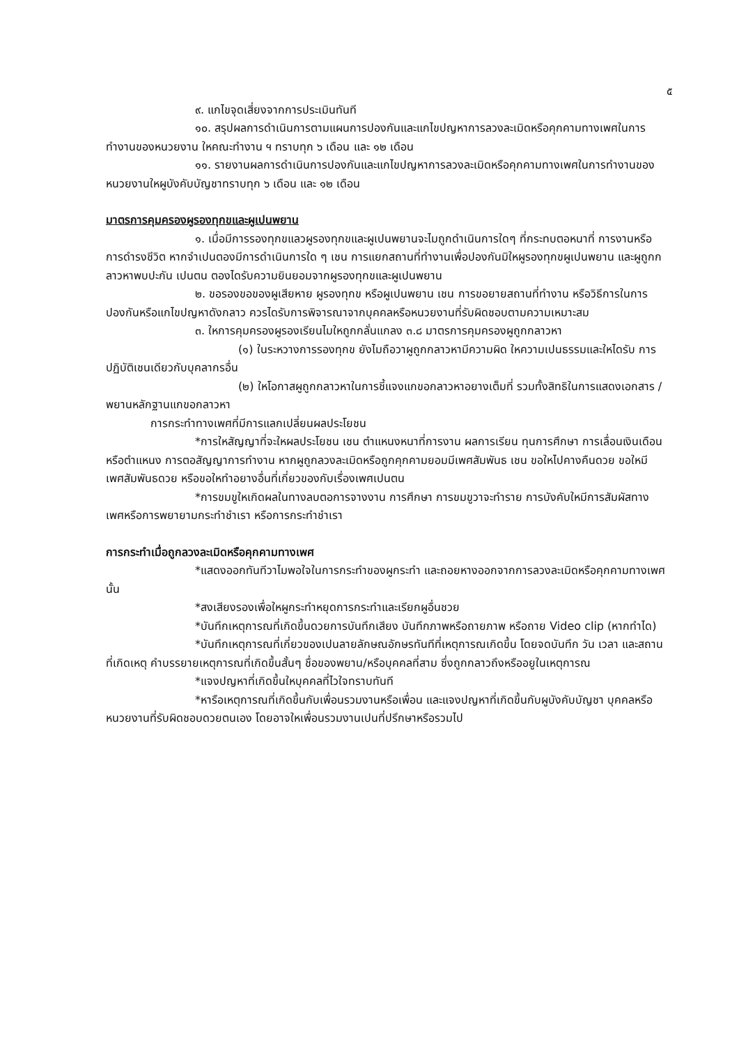๕
๙. แกไขจุดเสี่ยงจากการประเมินทันที
๑๐. สรุปผลการดำเนินการตามแผนการปองกันและแกไขปญหาการลวงละเมิดหรือคุกคามทางเพศในการทำงานของหนวยงาน ใหคณะทำงาน ฯ ทราบทุก ๖ เดือน และ ๑๒ เดือน
๑๑. รายงานผลการดำเนินการปองกันและแกไขปญหาการลวงละเมิดหรือคุกคามทางเพศในการทำงานของหนวยงานใหผูบังคับบัญชาทราบทุก ๖ เดือน และ ๑๒ เดือน
มาตรการคุมครองผูรองทุกขและผูเปนพยาน
๑. เมื่อมีการรองทุกขแลวผูรองทุกขและผูเปนพยานจะไมถูกดำเนินการใดๆ ที่กระทบตอหนาที่ การงานหรือการดำรงชีวิต หากจำเปนตองมีการดำเนินการใด ๆ เชน การแยกสถานที่ทำงานเพื่อปองกันมิใหผูรองทุกขผูเปนพยาน และผูถูกกลาวหาพบปะกัน เปนตน ตองไดรับความยินยอมจากผูรองทุกขและผูเปนพยาน
๒. ขอรองขอของผูเสียหาย ผูรองทุกข หรือผูเปนพยาน เชน การขอยายสถานที่ทำงาน หรือวิธีการในการปองกันหรือแกไขปญหาดังกลาว ควรไดรับการพิจารณาจากบุคคลหรือหนวยงานที่รับผิดชอบตามความเหมาะสม
๓. ใหการคุมครองผูรองเรียนไมใหถูกกลั่นแกลง ๓.๘ มาตรการคุมครองผูถูกกลาวหา
(๑) ในระหวางการรองทุกข ยังไมถือวาผูถูกกลาวหามีความผิด ใหความเปนธรรมและใหไดรับ การปฏิบัติเชนเดียวกับบุคลากรอื่น
(๒) ใหโอกาสผูถูกกลาวหาในการชี้แจงแกขอกลาวหาอยางเต็มที่ รวมทั้งสิทธิในการแสดงเอกสาร / พยานหลักฐานแกขอกลาวหา
การกระทำทางเพศที่มีการแลกเปลี่ยนผลประโยชน
*การใหสัญญาที่จะใหผลประโยชน เชน ตำแหนงหนาที่การงาน ผลการเรียน ทุนการศึกษา การเลื่อนเงินเดือนหรือตำแหนง การตอสัญญาการทำงาน หากผูถูกลวงละเมิดหรือถูกคุกคามยอมมีเพศสัมพันธ เชน ขอใหไปคางคืนดวย ขอใหมีเพศสัมพันธดวย หรือขอใหทำอยางอื่นที่เกี่ยวของกับเรื่องเพศเปนตน
*การขมขูใหเกิดผลในทางลบตอการจางงาน การศึกษา การขมขูวาจะทำราย การบังคับใหมีการสัมผัสทางเพศหรือการพยายามกระทำชำเรา หรือการกระทำชำเรา
การกระทำเมื่อถูกลวงละเมิดหรือคุกคามทางเพศ
*แสดงออกทันทีวาไมพอใจในการกระทำของผูกระทำ และถอยหางออกจากการลวงละเมิดหรือคุกคามทางเพศนั้น
*สงเสียงรองเพื่อใหผูกระทำหยุดการกระทำและเรียกผูอื่นชวย
*บันทึกเหตุการณที่เกิดขึ้นดวยการบันทึกเสียง บันทึกภาพหรือถายภาพ หรือถาย Video clip (หากทำได)
*บันทึกเหตุการณที่เกี่ยวของเปนลายลักษณอักษรทันทีที่เหตุการณเกิดขึ้น โดยจดบันทึก วัน เวลา และสถานที่เกิดเหตุ คำบรรยายเหตุการณที่เกิดขึ้นสั้นๆ ชื่อของพยาน/หรือบุคคลที่สาม ซึ่งถูกกลาวถึงหรืออยูในเหตุการณ
*แจงปญหาที่เกิดขึ้นใหบุคคลที่ไวใจทราบทันที
*หารือเหตุการณที่เกิดขึ้นกับเพื่อนรวมงานหรือเพื่อน และแจงปญหาที่เกิดขึ้นกับผูบังคับบัญชา บุคคลหรือหนวยงานที่รับผิดชอบดวยตนเอง โดยอาจใหเพื่อนรวมงานเปนที่ปรึกษาหรือรวมไป